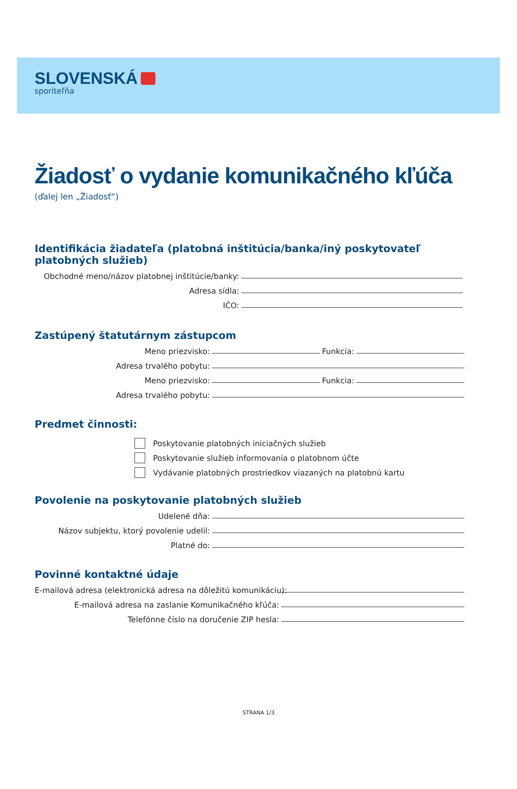SLOVENSKÁ
sporiteľňa
Žiadosť o vydanie komunikačného kľúča
(ďalej len „Žiadosť“)
Identifikácia žiadateľa (platobná inštitúcia/banka/iný poskytovateľ platobných služieb)
Obchodné meno/názov platobnej inštitúcie/banky:
Adresa sídla:
IČO:
Zastúpený štatutárnym zástupcom
Meno priezvisko:
Funkcia:
Adresa trvalého pobytu:
Meno priezvisko:
Funkcia:
Adresa trvalého pobytu:
Predmet činnosti:
Poskytovanie platobných iniciačných služieb
Poskytovanie služieb informovania o platobnom účte
Vydávanie platobných prostriedkov viazaných na platobnú kartu
Povolenie na poskytovanie platobných služieb
Udelené dňa:
Názov subjektu, ktorý povolenie udelil:
Platné do:
Povinné kontaktné údaje
E-mailová adresa (elektronická adresa na dôležitú komunikáciu):
E-mailová adresa na zaslanie Komunikačného kľúča:
Telefónne číslo na doručenie ZIP hesla:
STRANA 1/3